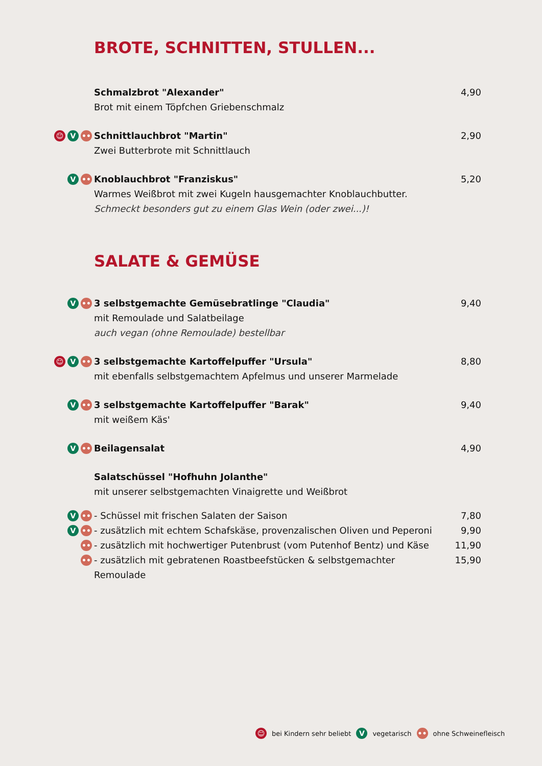BROTE, SCHNITTEN, STULLEN...
Schmalzbrot "Alexander"
Brot mit einem Töpfchen Griebenschmalz
4,90
☺ V ••
Schnittlauchbrot "Martin"
Zwei Butterbrote mit Schnittlauch
2,90
V ••
Knoblauchbrot "Franziskus"
Warmes Weißbrot mit zwei Kugeln hausgemachter Knoblauchbutter.
Schmeckt besonders gut zu einem Glas Wein (oder zwei...)!
5,20
SALATE & GEMÜSE
V ••
3 selbstgemachte Gemüsebratlinge "Claudia"
mit Remoulade und Salatbeilage
auch vegan (ohne Remoulade) bestellbar
9,40
☺ V ••
3 selbstgemachte Kartoffelpuffer "Ursula"
mit ebenfalls selbstgemachtem Apfelmus und unserer Marmelade
8,80
V ••
3 selbstgemachte Kartoffelpuffer "Barak"
mit weißem Käs'
9,40
V ••
Beilagensalat 4,90
Salatschüssel "Hofhuhn Jolanthe"
mit unserer selbstgemachten Vinaigrette und Weißbrot
V ••
- Schüssel mit frischen Salaten der Saison
7,80
V ••
- zusätzlich mit echtem Schafskäse, provenzalischen Oliven und Peperoni
9,90
••
- zusätzlich mit hochwertiger Putenbrust (vom Putenhof Bentz) und Käse
11,90
••
- zusätzlich mit gebratenen Roastbeefstücken & selbstgemachter Remoulade
15,90
☺ bei Kindern sehr beliebt V vegetarisch •• ohne Schweinefleisch